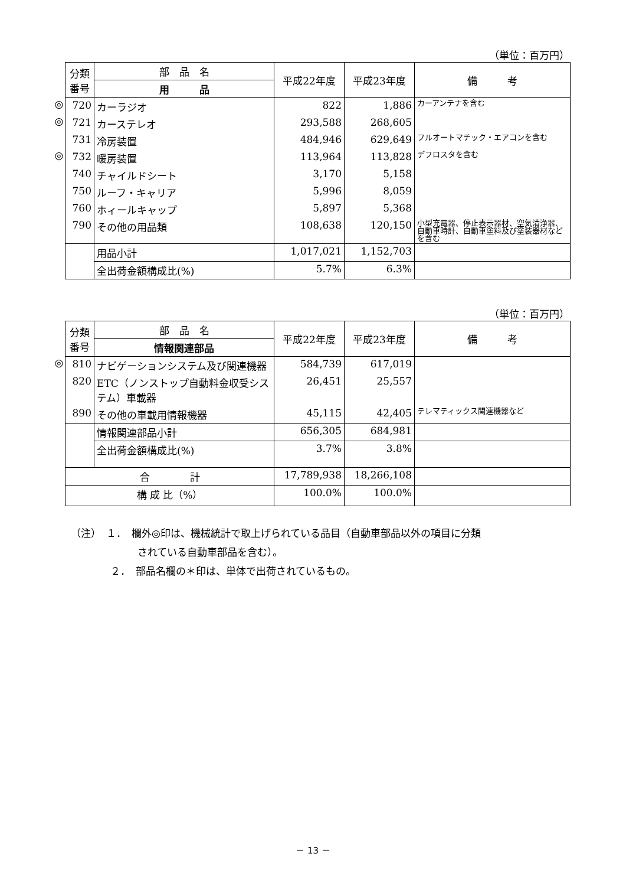（単位：百万円）
| | 分類 番号 | 部 品 名 | 平成22年度 | 平成23年度 | 備 考 |
| | | 用 品 | | | |
| ◎ | 720 | カーラジオ | 822 | 1,886 | カーアンテナを含む |
| ◎ | 721 | カーステレオ | 293,588 | 268,605 | |
| | 731 | 冷房装置 | 484,946 | 629,649 | フルオートマチック・エアコンを含む |
| ◎ | 732 | 暖房装置 | 113,964 | 113,828 | デフロスタを含む |
| | 740 | チャイルドシート | 3,170 | 5,158 | |
| | 750 | ルーフ・キャリア | 5,996 | 8,059 | |
| | 760 | ホィールキャップ | 5,897 | 5,368 | |
| | 790 | その他の用品類 | 108,638 | 120,150 | 小型充電器、停止表示器材、空気清浄器、自動車時計、自動車塗料及び塗装器材などを含む |
| | | 用品小計 | 1,017,021 | 1,152,703 | |
| | | 全出荷金額構成比(%) | 5.7% | 6.3% | |
（単位：百万円）
| | 分類 番号 | 部 品 名 | 平成22年度 | 平成23年度 | 備 考 |
| | | 情報関連部品 | | | |
| ◎ | 810 | ナビゲーションシステム及び関連機器 | 584,739 | 617,019 | |
| | 820 | ETC（ノンストップ自動料金収受システム）車載器 | 26,451 | 25,557 | |
| | 890 | その他の車載用情報機器 | 45,115 | 42,405 | テレマティックス関連機器など |
| | | 情報関連部品小計 | 656,305 | 684,981 | |
| | | 全出荷金額構成比(%) | 3.7% | 3.8% | |
| | 合 計 | | 17,789,938 | 18,266,108 | |
| | 構 成 比（%） | | 100.0% | 100.0% | |
（注）　１．　欄外◎印は、機械統計で取上げられている品目（自動車部品以外の項目に分類
されている自動車部品を含む）。
２．　部品名欄の＊印は、単体で出荷されているもの。
－ 13 －